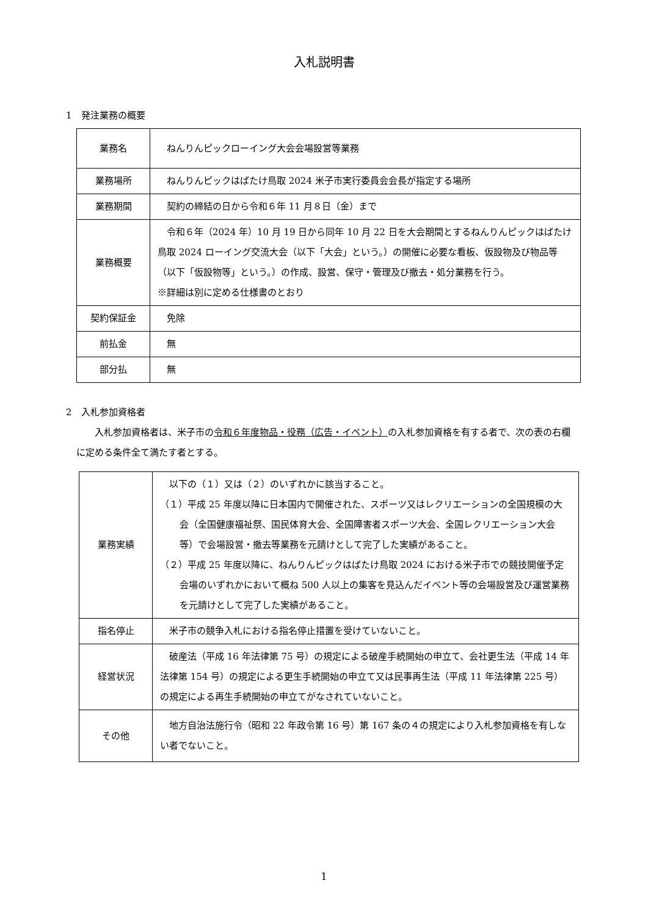入札説明書
1　発注業務の概要
| 業務名 | ねんりんピックローイング大会会場設営等業務 |
| 業務場所 | ねんりんピックはばたけ鳥取 2024 米子市実行委員会会長が指定する場所 |
| 業務期間 | 契約の締結の日から令和６年 11 月８日（金）まで |
| 業務概要 | 令和６年（2024 年）10 月 19 日から同年 10 月 22 日を大会期間とするねんりんピックはばたけ鳥取 2024 ローイング交流大会（以下「大会」という。）の開催に必要な看板、仮設物及び物品等（以下「仮設物等」という。）の作成、設営、保守・管理及び撤去・処分業務を行う。 ※詳細は別に定める仕様書のとおり |
| 契約保証金 | 免除 |
| 前払金 | 無 |
| 部分払 | 無 |
2　入札参加資格者
入札参加資格者は、米子市の令和６年度物品・役務（広告・イベント）の入札参加資格を有する者で、次の表の右欄に定める条件全て満たす者とする。
| 業務実績 | 以下の（１）又は（２）のいずれかに該当すること。 （１）平成 25 年度以降に日本国内で開催された、スポーツ又はレクリエーションの全国規模の大会（全国健康福祉祭、国民体育大会、全国障害者スポーツ大会、全国レクリエーション大会等）で会場設営・撤去等業務を元請けとして完了した実績があること。 （２）平成 25 年度以降に、ねんりんピックはばたけ鳥取 2024 における米子市での競技開催予定会場のいずれかにおいて概ね 500 人以上の集客を見込んだイベント等の会場設営及び運営業務を元請けとして完了した実績があること。 |
| 指名停止 | 米子市の競争入札における指名停止措置を受けていないこと。 |
| 経営状況 | 破産法（平成 16 年法律第 75 号）の規定による破産手続開始の申立て、会社更生法（平成 14 年法律第 154 号）の規定による更生手続開始の申立て又は民事再生法（平成 11 年法律第 225 号）の規定による再生手続開始の申立てがなされていないこと。 |
| その他 | 地方自治法施行令（昭和 22 年政令第 16 号）第 167 条の４の規定により入札参加資格を有しない者でないこと。 |
1